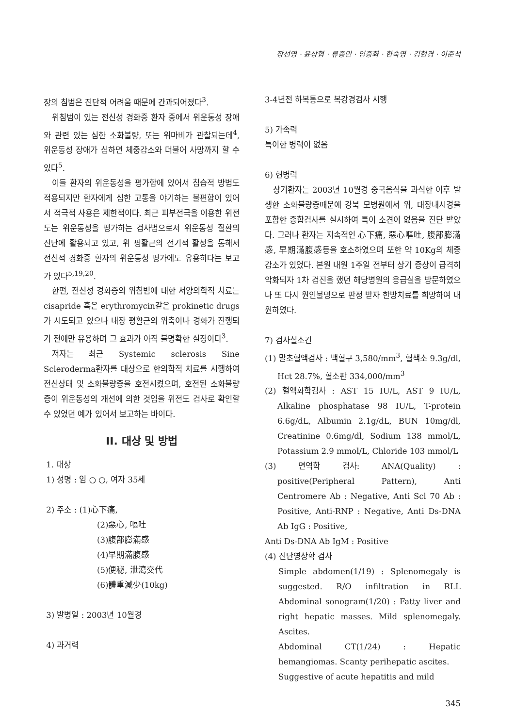장선영 · 윤상협 · 류종민 · 임중화 · 한숙영 · 김현경 · 이준석
장의 침범은 진단적 어려움 때문에 간과되어졌다<sup>3</sup>.
위침범이 있는 전신성 경화증 환자 중에서 위운동성 장애와 관련 있는 심한 소화불량, 또는 위마비가 관찰되는데<sup>4</sup>, 위운동성 장애가 심하면 체중감소와 더불어 사망까지 할 수 있다<sup>5</sup>.
이들 환자의 위운동성을 평가함에 있어서 침습적 방법도 적용되지만 환자에게 심한 고통을 야기하는 불편함이 있어서 적극적 사용은 제한적이다. 최근 피부전극을 이용한 위전도는 위운동성을 평가하는 검사법으로서 위운동성 질환의 진단에 활용되고 있고, 위 평활근의 전기적 활성을 통해서 전신적 경화증 환자의 위운동성 평가에도 유용하다는 보고가 있다<sup>5,19,20</sup>.
한편, 전신성 경화증의 위침범에 대한 서양의학적 치료는 cisapride 혹은 erythromycin같은 prokinetic drugs가 시도되고 있으나 내장 평활근의 위축이나 경화가 진행되기 전에만 유용하며 그 효과가 아직 불명확한 실정이다<sup>3</sup>.
저자는 최근 Systemic sclerosis Sine Scleroderma환자를 대상으로 한의학적 치료를 시행하여 전신상태 및 소화불량증을 호전시켰으며, 호전된 소화불량증이 위운동성의 개선에 의한 것임을 위전도 검사로 확인할 수 있었던 예가 있어서 보고하는 바이다.
II. 대상 및 방법
1. 대상
1) 성명 : 임 ○ ○, 여자 35세
2) 주소 : (1)心下痛,
(2)惡心, 嘔吐
(3)腹部膨滿感
(4)早期滿腹感
(5)便秘, 泄瀉交代
(6)體重減少(10kg)
3) 발병일 : 2003년 10월경
4) 과거력
3-4년전 하복통으로 복강경검사 시행
5) 가족력
특이한 병력이 없음
6) 현병력
상기환자는 2003년 10월경 중국음식을 과식한 이후 발생한 소화불량증때문에 강북 모병원에서 위, 대장내시경을 포함한 종합검사를 실시하여 특이 소견이 없음을 진단 받았다. 그러나 환자는 지속적인 心下痛, 惡心嘔吐, 腹部膨滿感, 早期滿腹感등을 호소하였으며 또한 약 10Kg의 체중감소가 있었다. 본원 내원 1주일 전부터 상기 증상이 급격히 악화되자 1차 검진을 했던 해당병원의 응급실을 방문하였으나 또 다시 원인불명으로 판정 받자 한방치료를 희망하여 내원하였다.
7) 검사실소견
(1) 말초혈액검사 : 백혈구 3,580/mm<sup>3</sup>, 혈색소 9.3g/dl, Hct 28.7%, 혈소판 334,000/mm<sup>3</sup>
(2) 혈액화학검사 : AST 15 IU/L, AST 9 IU/L, Alkaline phosphatase 98 IU/L, T-protein 6.6g/dL, Albumin 2.1g/dL, BUN 10mg/dl, Creatinine 0.6mg/dl, Sodium 138 mmol/L, Potassium 2.9 mmol/L, Chloride 103 mmol/L
(3) 면역학 검사: ANA(Quality) : positive(Peripheral Pattern), Anti Centromere Ab : Negative, Anti Scl 70 Ab : Positive, Anti-RNP : Negative, Anti Ds-DNA Ab IgG : Positive,
Anti Ds-DNA Ab IgM : Positive
(4) 진단영상학 검사
Simple abdomen(1/19) : Splenomegaly is suggested. R/O infiltration in RLL Abdominal sonogram(1/20) : Fatty liver and right hepatic masses. Mild splenomegaly. Ascites.
Abdominal CT(1/24) : Hepatic hemangiomas. Scanty perihepatic ascites.
Suggestive of acute hepatitis and mild
345